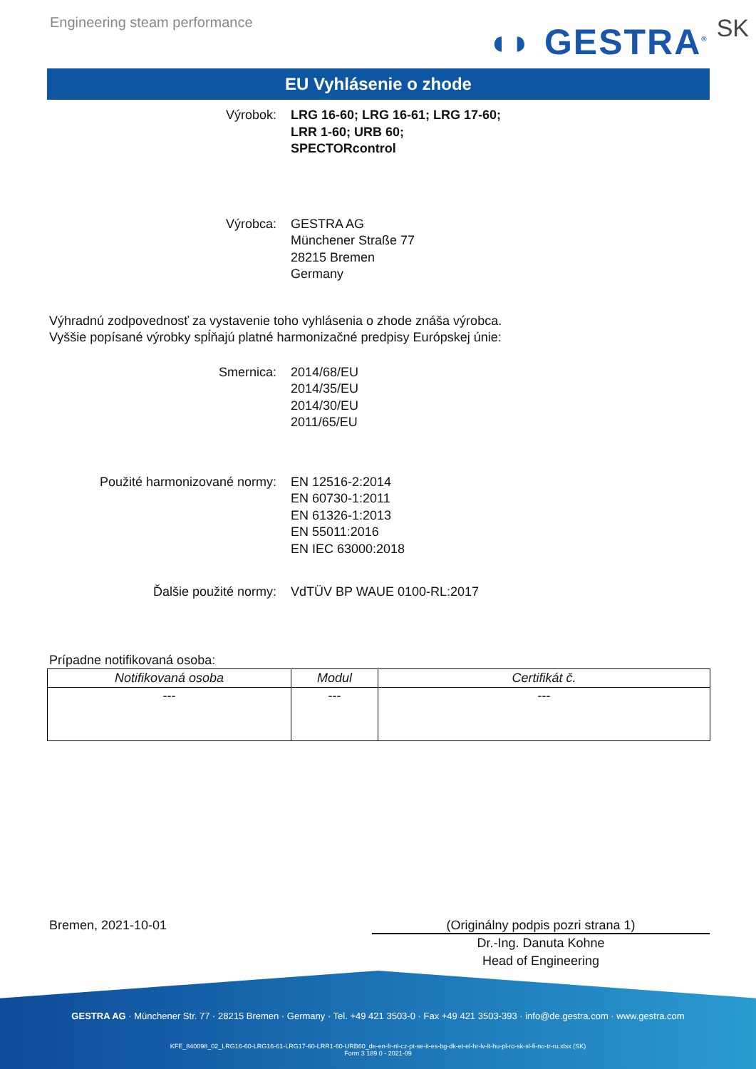Engineering steam performance
◖◗ GESTRA<sup>®</sup> SK
EU Vyhlásenie o zhode
Výrobok: LRG 16-60; LRG 16-61; LRG 17-60;
LRR 1-60; URB 60;
SPECTORcontrol
Výrobca: GESTRA AG
Münchener Straße 77
28215 Bremen
Germany
Výhradnú zodpovednosť za vystavenie toho vyhlásenia o zhode znáša výrobca.
Vyššie popísané výrobky spĺňajú platné harmonizačné predpisy Európskej únie:
Smernica: 2014/68/EU
2014/35/EU
2014/30/EU
2011/65/EU
Použité harmonizované normy: EN 12516-2:2014
EN 60730-1:2011
EN 61326-1:2013
EN 55011:2016
EN IEC 63000:2018
Ďalšie použité normy: VdTÜV BP WAUE 0100-RL:2017
Prípadne notifikovaná osoba:
| Notifikovaná osoba | Modul | Certifikát č. |
| --- | --- | --- |
| --- | --- | --- |
Bremen, 2021-10-01 (Originálny podpis pozri strana 1)
Dr.-Ing. Danuta Kohne
Head of Engineering
GESTRA AG · Münchener Str. 77 · 28215 Bremen · Germany · Tel. +49 421 3503-0 · Fax +49 421 3503-393 · info@de.gestra.com · www.gestra.com
KFE_840098_02_LRG16-60-LRG16-61-LRG17-60-LRR1-60-URB60_de-en-fr-nl-cz-pt-se-it-es-bg-dk-et-el-hr-lv-lt-hu-pl-ro-sk-sl-fi-no-tr-ru.xlsx (SK)
Form 3 189 0 - 2021-09